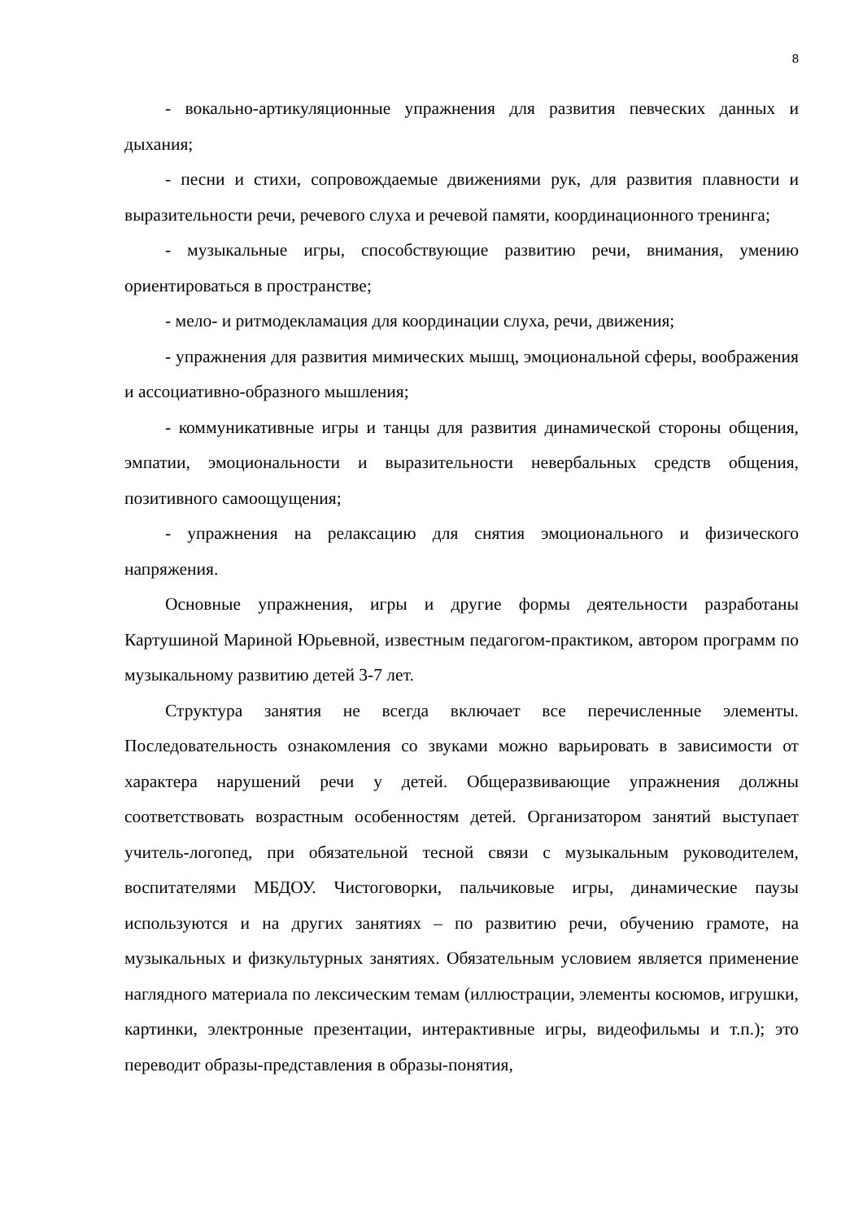8
- вокально-артикуляционные упражнения для развития певческих данных и дыхания;
- песни и стихи, сопровождаемые движениями рук, для развития плавности и выразительности речи, речевого слуха и речевой памяти, координационного тренинга;
- музыкальные игры, способствующие развитию речи, внимания, умению ориентироваться в пространстве;
- мело- и ритмодекламация для координации слуха, речи, движения;
- упражнения для развития мимических мышц, эмоциональной сферы, воображения и ассоциативно-образного мышления;
- коммуникативные игры и танцы для развития динамической стороны общения, эмпатии, эмоциональности и выразительности невербальных средств общения, позитивного самоощущения;
- упражнения на релаксацию для снятия эмоционального и физического напряжения.
Основные упражнения, игры и другие формы деятельности разработаны Картушиной Мариной Юрьевной, известным педагогом-практиком, автором программ по музыкальному развитию детей 3-7 лет.
Структура занятия не всегда включает все перечисленные элементы. Последовательность ознакомления со звуками можно варьировать в зависимости от характера нарушений речи у детей. Общеразвивающие упражнения должны соответствовать возрастным особенностям детей. Организатором занятий выступает учитель-логопед, при обязательной тесной связи с музыкальным руководителем, воспитателями МБДОУ. Чистоговорки, пальчиковые игры, динамические паузы используются и на других занятиях – по развитию речи, обучению грамоте, на музыкальных и физкультурных занятиях. Обязательным условием является применение наглядного материала по лексическим темам (иллюстрации, элементы косюмов, игрушки, картинки, электронные презентации, интерактивные игры, видеофильмы и т.п.); это переводит образы-представления в образы-понятия,